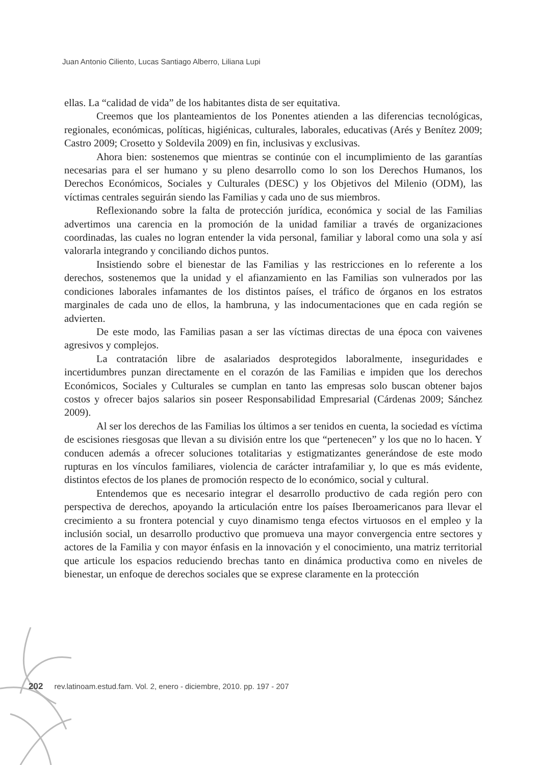Juan Antonio Ciliento, Lucas Santiago Alberro, Liliana Lupi
ellas. La “calidad de vida” de los habitantes dista de ser equitativa.
Creemos que los planteamientos de los Ponentes atienden a las diferencias tecnológicas, regionales, económicas, políticas, higiénicas, culturales, laborales, educativas (Arés y Benítez 2009; Castro 2009; Crosetto y Soldevila 2009) en fin, inclusivas y exclusivas.
Ahora bien: sostenemos que mientras se continúe con el incumplimiento de las garantías necesarias para el ser humano y su pleno desarrollo como lo son los Derechos Humanos, los Derechos Económicos, Sociales y Culturales (DESC) y los Objetivos del Milenio (ODM), las víctimas centrales seguirán siendo las Familias y cada uno de sus miembros.
Reflexionando sobre la falta de protección jurídica, económica y social de las Familias advertimos una carencia en la promoción de la unidad familiar a través de organizaciones coordinadas, las cuales no logran entender la vida personal, familiar y laboral como una sola y así valorarla integrando y conciliando dichos puntos.
Insistiendo sobre el bienestar de las Familias y las restricciones en lo referente a los derechos, sostenemos que la unidad y el afianzamiento en las Familias son vulnerados por las condiciones laborales infamantes de los distintos países, el tráfico de órganos en los estratos marginales de cada uno de ellos, la hambruna, y las indocumentaciones que en cada región se advierten.
De este modo, las Familias pasan a ser las víctimas directas de una época con vaivenes agresivos y complejos.
La contratación libre de asalariados desprotegidos laboralmente, inseguridades e incertidumbres punzan directamente en el corazón de las Familias e impiden que los derechos Económicos, Sociales y Culturales se cumplan en tanto las empresas solo buscan obtener bajos costos y ofrecer bajos salarios sin poseer Responsabilidad Empresarial (Cárdenas 2009; Sánchez 2009).
Al ser los derechos de las Familias los últimos a ser tenidos en cuenta, la sociedad es víctima de escisiones riesgosas que llevan a su división entre los que “pertenecen” y los que no lo hacen. Y conducen además a ofrecer soluciones totalitarias y estigmatizantes generándose de este modo rupturas en los vínculos familiares, violencia de carácter intrafamiliar y, lo que es más evidente, distintos efectos de los planes de promoción respecto de lo económico, social y cultural.
Entendemos que es necesario integrar el desarrollo productivo de cada región pero con perspectiva de derechos, apoyando la articulación entre los países Iberoamericanos para llevar el crecimiento a su frontera potencial y cuyo dinamismo tenga efectos virtuosos en el empleo y la inclusión social, un desarrollo productivo que promueva una mayor convergencia entre sectores y actores de la Familia y con mayor énfasis en la innovación y el conocimiento, una matriz territorial que articule los espacios reduciendo brechas tanto en dinámica productiva como en niveles de bienestar, un enfoque de derechos sociales que se exprese claramente en la protección
202 rev.latinoam.estud.fam. Vol. 2, enero - diciembre, 2010. pp. 197 - 207